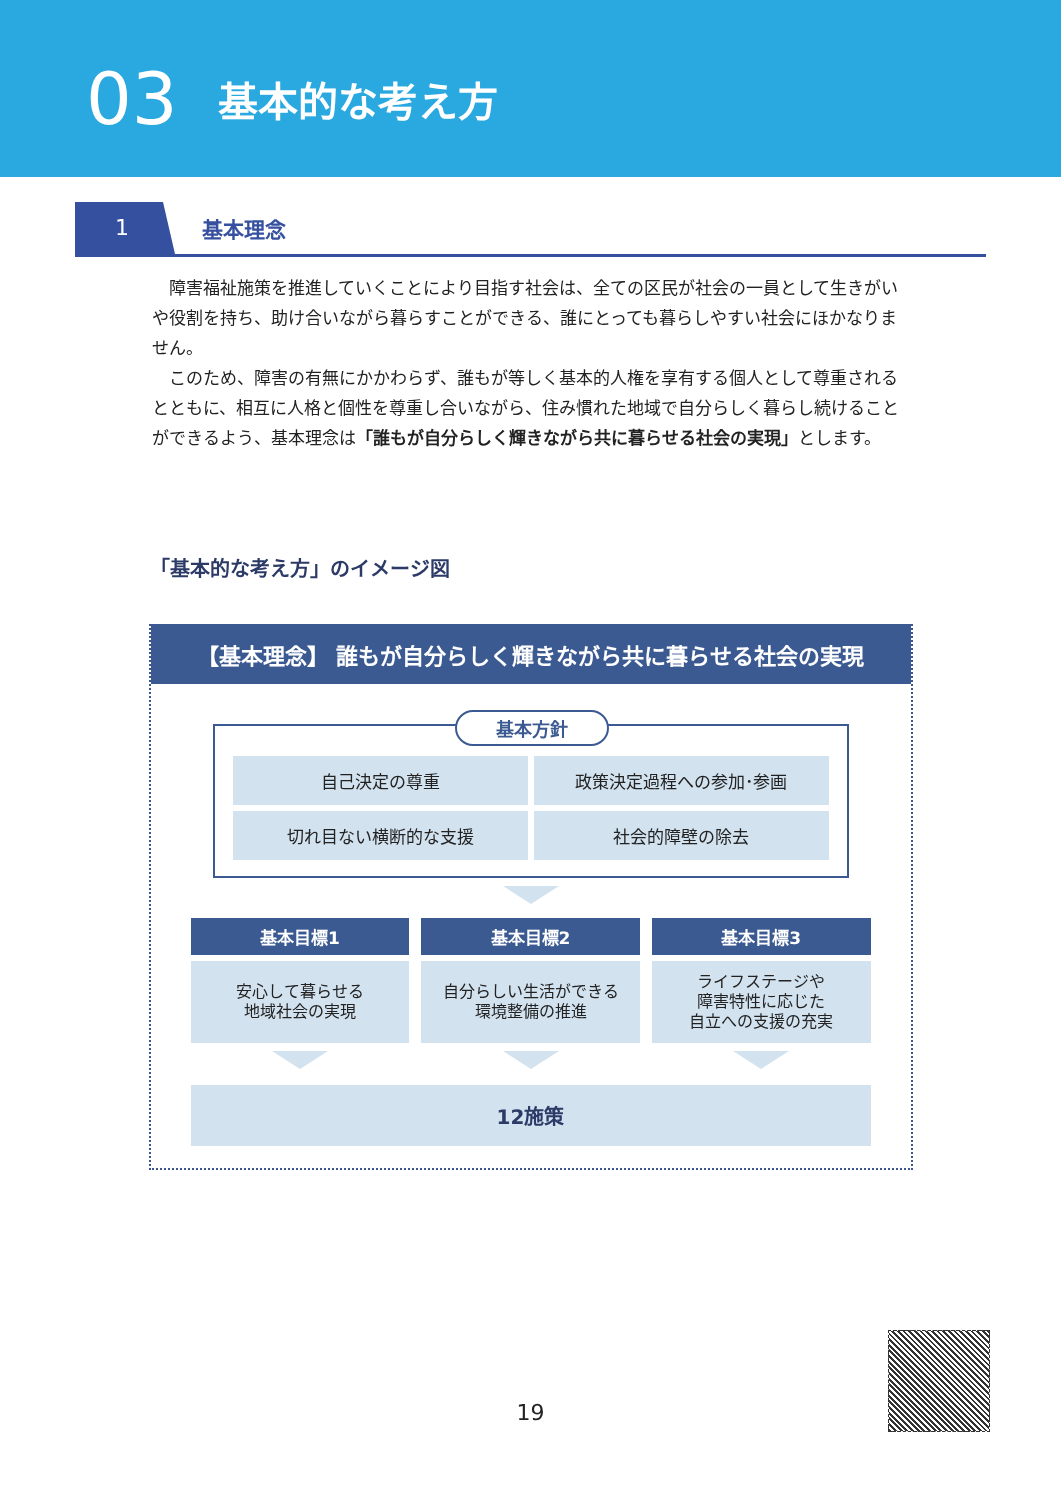03 基本的な考え方
1
基本理念
障害福祉施策を推進していくことにより目指す社会は、全ての区民が社会の一員として生きがいや役割を持ち、助け合いながら暮らすことができる、誰にとっても暮らしやすい社会にほかなりません。
このため、障害の有無にかかわらず、誰もが等しく基本的人権を享有する個人として尊重されるとともに、相互に人格と個性を尊重し合いながら、住み慣れた地域で自分らしく暮らし続けることができるよう、基本理念は「誰もが自分らしく輝きながら共に暮らせる社会の実現」とします。
「基本的な考え方」のイメージ図
【基本理念】 誰もが自分らしく輝きながら共に暮らせる社会の実現
基本方針
自己決定の尊重
政策決定過程への参加･参画
切れ目ない横断的な支援
社会的障壁の除去
基本目標1
安心して暮らせる
地域社会の実現
基本目標2
自分らしい生活ができる
環境整備の推進
基本目標3
ライフステージや
障害特性に応じた
自立への支援の充実
12施策
19